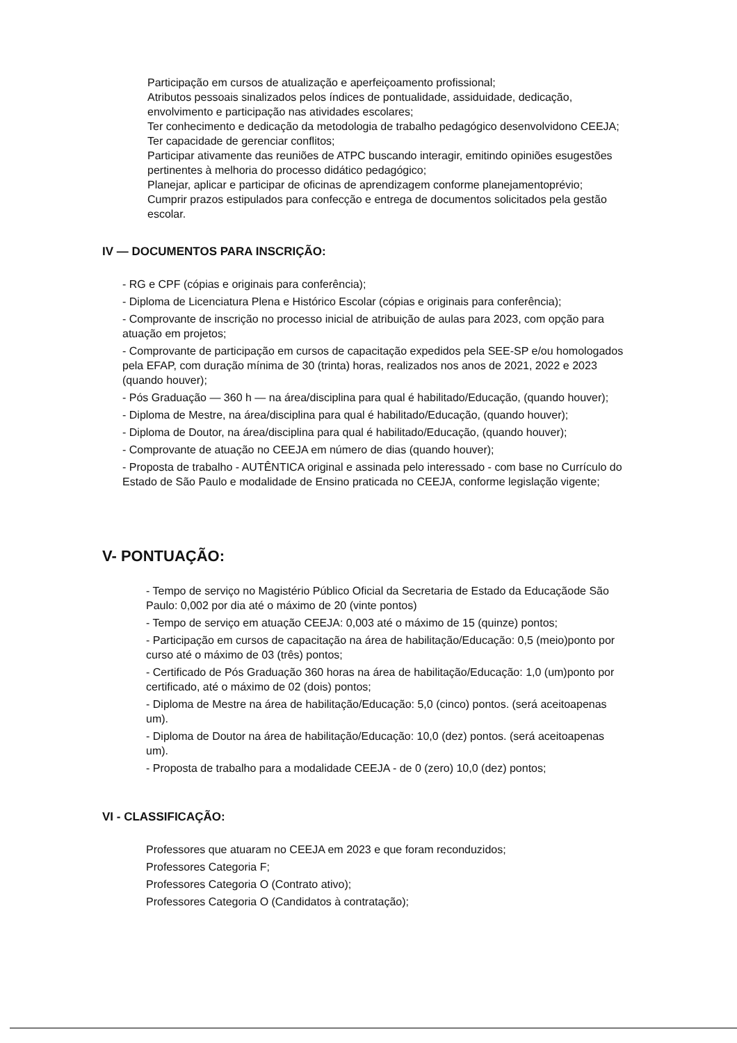Participação em cursos de atualização e aperfeiçoamento profissional;
Atributos pessoais sinalizados pelos índices de pontualidade, assiduidade, dedicação, envolvimento e participação nas atividades escolares;
Ter conhecimento e dedicação da metodologia de trabalho pedagógico desenvolvidono CEEJA;
Ter capacidade de gerenciar conflitos;
Participar ativamente das reuniões de ATPC buscando interagir, emitindo opiniões esugestões pertinentes à melhoria do processo didático pedagógico;
Planejar, aplicar e participar de oficinas de aprendizagem conforme planejamentoprévio;
Cumprir prazos estipulados para confecção e entrega de documentos solicitados pela gestão escolar.
IV — DOCUMENTOS PARA INSCRIÇÃO:
- RG e CPF (cópias e originais para conferência);
- Diploma de Licenciatura Plena e Histórico Escolar (cópias e originais para conferência);
- Comprovante de inscrição no processo inicial de atribuição de aulas para 2023, com opção para atuação em projetos;
- Comprovante de participação em cursos de capacitação expedidos pela SEE-SP e/ou homologados pela EFAP, com duração mínima de 30 (trinta) horas, realizados nos anos de 2021, 2022 e 2023 (quando houver);
- Pós Graduação — 360 h — na área/disciplina para qual é habilitado/Educação, (quando houver);
- Diploma de Mestre, na área/disciplina para qual é habilitado/Educação, (quando houver);
- Diploma de Doutor, na área/disciplina para qual é habilitado/Educação, (quando houver);
- Comprovante de atuação no CEEJA em número de dias (quando houver);
- Proposta de trabalho - AUTÊNTICA original e assinada pelo interessado - com base no Currículo do Estado de São Paulo e modalidade de Ensino praticada no CEEJA, conforme legislação vigente;
V- PONTUAÇÃO:
- Tempo de serviço no Magistério Público Oficial da Secretaria de Estado da Educaçãode São Paulo: 0,002 por dia até o máximo de 20 (vinte pontos)
- Tempo de serviço em atuação CEEJA: 0,003 até o máximo de 15 (quinze) pontos;
- Participação em cursos de capacitação na área de habilitação/Educação: 0,5 (meio)ponto por curso até o máximo de 03 (três) pontos;
- Certificado de Pós Graduação 360 horas na área de habilitação/Educação: 1,0 (um)ponto por certificado, até o máximo de 02 (dois) pontos;
- Diploma de Mestre na área de habilitação/Educação: 5,0 (cinco) pontos. (será aceitoapenas um).
- Diploma de Doutor na área de habilitação/Educação: 10,0 (dez) pontos. (será aceitoapenas um).
- Proposta de trabalho para a modalidade CEEJA - de 0 (zero) 10,0 (dez) pontos;
VI - CLASSIFICAÇÃO:
Professores que atuaram no CEEJA em 2023 e que foram reconduzidos;
Professores Categoria F;
Professores Categoria O (Contrato ativo);
Professores Categoria O (Candidatos à contratação);